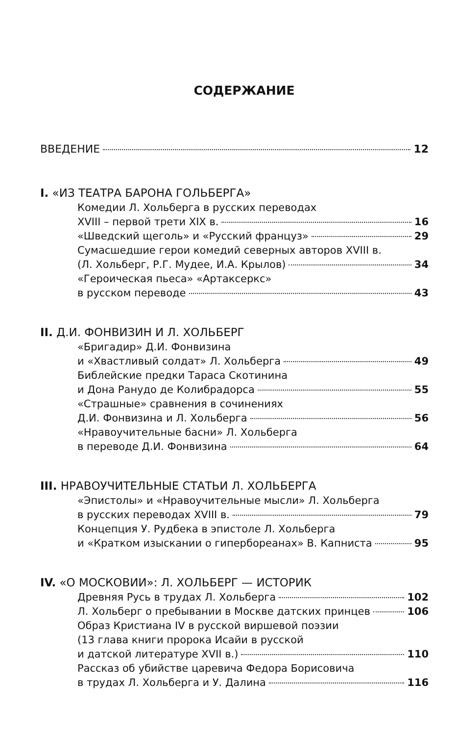СОДЕРЖАНИЕ
ВВЕДЕНИЕ 12
I. «ИЗ ТЕАТРА БАРОНА ГОЛЬБЕРГА»
Комедии Л. Хольберга в русских переводах
XVIII – первой трети XIX в. 16
«Шведский щеголь» и «Русский француз» 29
Сумасшедшие герои комедий северных авторов XVIII в.
(Л. Хольберг, Р.Г. Мудее, И.А. Крылов) 34
«Героическая пьеса» «Артаксеркс»
в русском переводе 43
II. Д.И. ФОНВИЗИН И Л. ХОЛЬБЕРГ
«Бригадир» Д.И. Фонвизина
и «Хвастливый солдат» Л. Хольберга 49
Библейские предки Тараса Скотинина
и Дона Ранудо де Колибрадорса 55
«Страшные» сравнения в сочинениях
Д.И. Фонвизина и Л. Хольберга 56
«Нравоучительные басни» Л. Хольберга
в переводе Д.И. Фонвизина 64
III. НРАВОУЧИТЕЛЬНЫЕ СТАТЬИ Л. ХОЛЬБЕРГА
«Эпистолы» и «Нравоучительные мысли» Л. Хольберга
в русских переводах XVIII в. 79
Концепция У. Рудбека в эпистоле Л. Хольберга
и «Кратком изыскании о гипербореанах» В. Капниста 95
IV. «О МОСКОВИИ»: Л. ХОЛЬБЕРГ — ИСТОРИК
Древняя Русь в трудах Л. Хольберга 102
Л. Хольберг о пребывании в Москве датских принцев 106
Образ Кристиана IV в русской виршевой поэзии
(13 глава книги пророка Исайи в русской
и датской литературе XVII в.) 110
Рассказ об убийстве царевича Федора Борисовича
в трудах Л. Хольберга и У. Далина 116